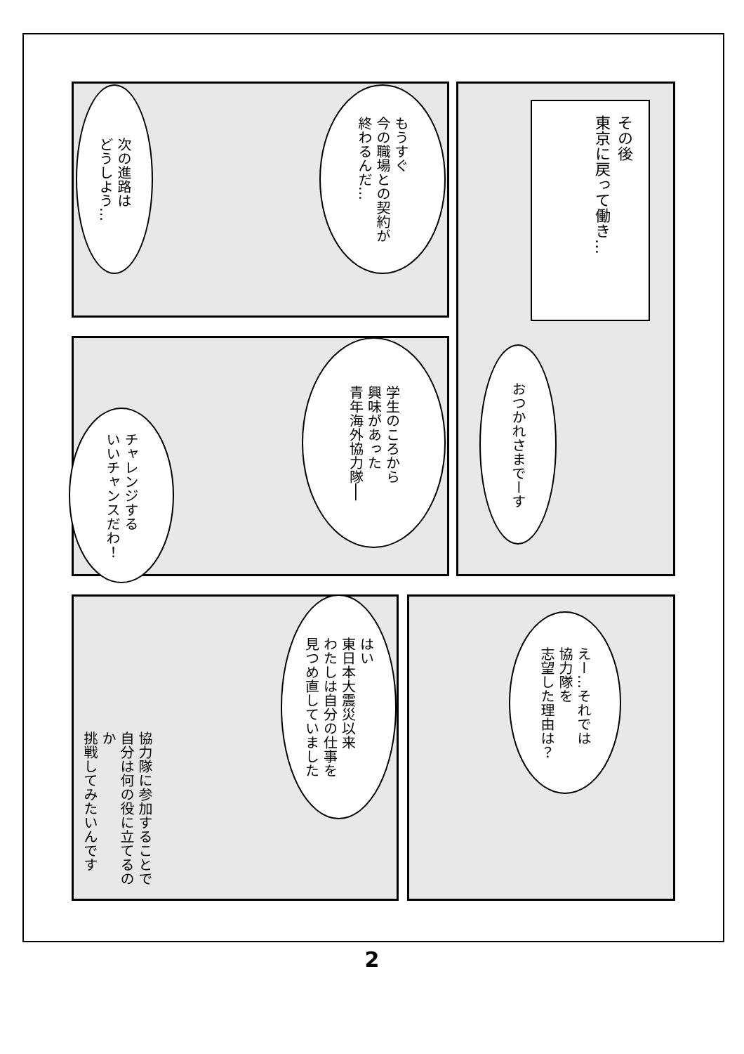次の進路は
どうしよう…
もうすぐ
今の職場との契約が
終わるんだ…
その後
東京に戻って働き…
おつかれさまでーす
チャレンジする
いいチャンスだわ！
学生のころから
興味があった
青年海外協力隊──
はい
東日本大震災以来
わたしは自分の仕事を
見つめ直していました
協力隊に参加することで
自分は何の役に立てるのか
挑戦してみたいんです
えー…それでは
協力隊を
志望した理由は？
2